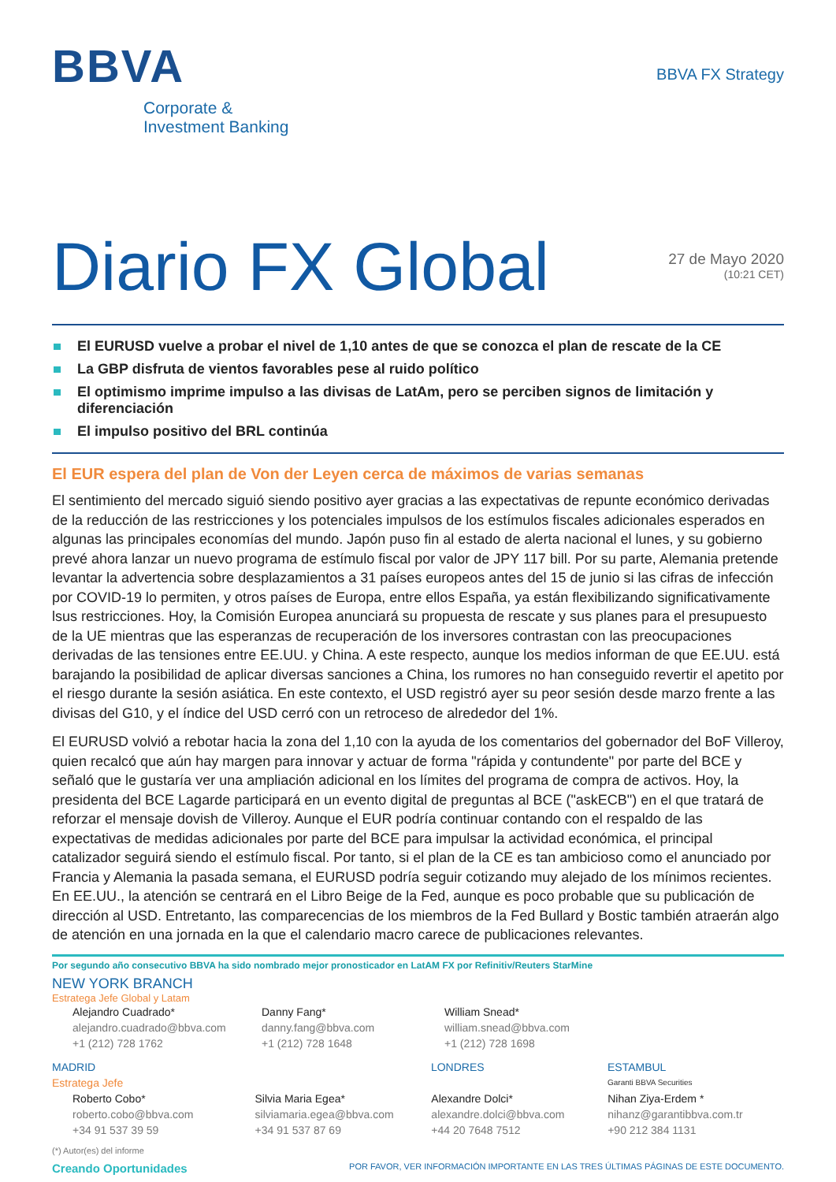BBVA
Corporate &
Investment Banking
BBVA FX Strategy
Diario FX Global
27 de Mayo 2020
(10:21 CET)
El EURUSD vuelve a probar el nivel de 1,10 antes de que se conozca el plan de rescate de la CE
La GBP disfruta de vientos favorables pese al ruido político
El optimismo imprime impulso a las divisas de LatAm, pero se perciben signos de limitación y diferenciación
El impulso positivo del BRL continúa
El EUR espera del plan de Von der Leyen cerca de máximos de varias semanas
El sentimiento del mercado siguió siendo positivo ayer gracias a las expectativas de repunte económico derivadas de la reducción de las restricciones y los potenciales impulsos de los estímulos fiscales adicionales esperados en algunas las principales economías del mundo. Japón puso fin al estado de alerta nacional el lunes, y su gobierno prevé ahora lanzar un nuevo programa de estímulo fiscal por valor de JPY 117 bill. Por su parte, Alemania pretende levantar la advertencia sobre desplazamientos a 31 países europeos antes del 15 de junio si las cifras de infección por COVID-19 lo permiten, y otros países de Europa, entre ellos España, ya están flexibilizando significativamente lsus restricciones. Hoy, la Comisión Europea anunciará su propuesta de rescate y sus planes para el presupuesto de la UE mientras que las esperanzas de recuperación de los inversores contrastan con las preocupaciones derivadas de las tensiones entre EE.UU. y China. A este respecto, aunque los medios informan de que EE.UU. está barajando la posibilidad de aplicar diversas sanciones a China, los rumores no han conseguido revertir el apetito por el riesgo durante la sesión asiática. En este contexto, el USD registró ayer su peor sesión desde marzo frente a las divisas del G10, y el índice del USD cerró con un retroceso de alrededor del 1%.
El EURUSD volvió a rebotar hacia la zona del 1,10 con la ayuda de los comentarios del gobernador del BoF Villeroy, quien recalcó que aún hay margen para innovar y actuar de forma "rápida y contundente" por parte del BCE y señaló que le gustaría ver una ampliación adicional en los límites del programa de compra de activos. Hoy, la presidenta del BCE Lagarde participará en un evento digital de preguntas al BCE ("askECB") en el que tratará de reforzar el mensaje dovish de Villeroy. Aunque el EUR podría continuar contando con el respaldo de las expectativas de medidas adicionales por parte del BCE para impulsar la actividad económica, el principal catalizador seguirá siendo el estímulo fiscal. Por tanto, si el plan de la CE es tan ambicioso como el anunciado por Francia y Alemania la pasada semana, el EURUSD podría seguir cotizando muy alejado de los mínimos recientes. En EE.UU., la atención se centrará en el Libro Beige de la Fed, aunque es poco probable que su publicación de dirección al USD. Entretanto, las comparecencias de los miembros de la Fed Bullard y Bostic también atraerán algo de atención en una jornada en la que el calendario macro carece de publicaciones relevantes.
Por segundo año consecutivo BBVA ha sido nombrado mejor pronosticador en LatAM FX por Refinitiv/Reuters StarMine
NEW YORK BRANCH
Estratega Jefe Global y Latam
Alejandro Cuadrado* Danny Fang* William Snead*
alejandro.cuadrado@bbva.com danny.fang@bbva.com william.snead@bbva.com
+1 (212) 728 1762 +1 (212) 728 1648 +1 (212) 728 1698
MADRID LONDRES ESTAMBUL
Estratega Jefe
Garanti BBVA Securities
Roberto Cobo* Silvia Maria Egea* Alexandre Dolci* Nihan Ziya-Erdem *
roberto.cobo@bbva.com silviamaria.egea@bbva.com alexandre.dolci@bbva.com nihanz@garantibbva.com.tr
+34 91 537 39 59 +34 91 537 87 69 +44 20 7648 7512 +90 212 384 1131
(*) Autor(es) del informe
Creando Oportunidades POR FAVOR, VER INFORMACIÓN IMPORTANTE EN LAS TRES ÚLTIMAS PÁGINAS DE ESTE DOCUMENTO.